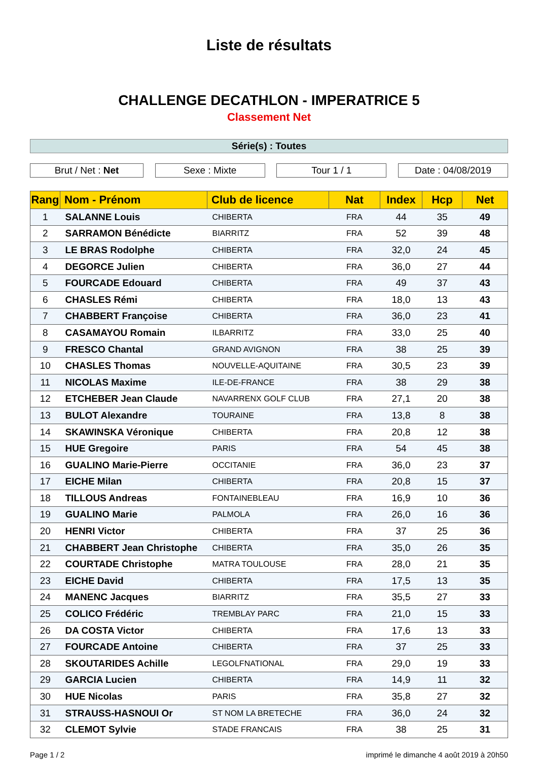Liste de résultats
CHALLENGE DECATHLON - IMPERATRICE 5
Classement Net
Série(s) : Toutes
Brut / Net : Net Sexe : Mixte Tour 1 / 1 Date : 04/08/2019
| Rang | Nom - Prénom | Club de licence | Nat | Index | Hcp | Net |
| --- | --- | --- | --- | --- | --- | --- |
| 1 | SALANNE Louis | CHIBERTA | FRA | 44 | 35 | 49 |
| 2 | SARRAMON Bénédicte | BIARRITZ | FRA | 52 | 39 | 48 |
| 3 | LE BRAS Rodolphe | CHIBERTA | FRA | 32,0 | 24 | 45 |
| 4 | DEGORCE Julien | CHIBERTA | FRA | 36,0 | 27 | 44 |
| 5 | FOURCADE Edouard | CHIBERTA | FRA | 49 | 37 | 43 |
| 6 | CHASLES Rémi | CHIBERTA | FRA | 18,0 | 13 | 43 |
| 7 | CHABBERT Françoise | CHIBERTA | FRA | 36,0 | 23 | 41 |
| 8 | CASAMAYOU Romain | ILBARRITZ | FRA | 33,0 | 25 | 40 |
| 9 | FRESCO Chantal | GRAND AVIGNON | FRA | 38 | 25 | 39 |
| 10 | CHASLES Thomas | NOUVELLE-AQUITAINE | FRA | 30,5 | 23 | 39 |
| 11 | NICOLAS Maxime | ILE-DE-FRANCE | FRA | 38 | 29 | 38 |
| 12 | ETCHEBER Jean Claude | NAVARRENX GOLF CLUB | FRA | 27,1 | 20 | 38 |
| 13 | BULOT Alexandre | TOURAINE | FRA | 13,8 | 8 | 38 |
| 14 | SKAWINSKA Véronique | CHIBERTA | FRA | 20,8 | 12 | 38 |
| 15 | HUE Gregoire | PARIS | FRA | 54 | 45 | 38 |
| 16 | GUALINO Marie-Pierre | OCCITANIE | FRA | 36,0 | 23 | 37 |
| 17 | EICHE Milan | CHIBERTA | FRA | 20,8 | 15 | 37 |
| 18 | TILLOUS Andreas | FONTAINEBLEAU | FRA | 16,9 | 10 | 36 |
| 19 | GUALINO Marie | PALMOLA | FRA | 26,0 | 16 | 36 |
| 20 | HENRI Victor | CHIBERTA | FRA | 37 | 25 | 36 |
| 21 | CHABBERT Jean Christophe | CHIBERTA | FRA | 35,0 | 26 | 35 |
| 22 | COURTADE Christophe | MATRA TOULOUSE | FRA | 28,0 | 21 | 35 |
| 23 | EICHE David | CHIBERTA | FRA | 17,5 | 13 | 35 |
| 24 | MANENC Jacques | BIARRITZ | FRA | 35,5 | 27 | 33 |
| 25 | COLICO Frédéric | TREMBLAY PARC | FRA | 21,0 | 15 | 33 |
| 26 | DA COSTA Victor | CHIBERTA | FRA | 17,6 | 13 | 33 |
| 27 | FOURCADE Antoine | CHIBERTA | FRA | 37 | 25 | 33 |
| 28 | SKOUTARIDES Achille | LEGOLFNATIONAL | FRA | 29,0 | 19 | 33 |
| 29 | GARCIA Lucien | CHIBERTA | FRA | 14,9 | 11 | 32 |
| 30 | HUE Nicolas | PARIS | FRA | 35,8 | 27 | 32 |
| 31 | STRAUSS-HASNOUI Or | ST NOM LA BRETECHE | FRA | 36,0 | 24 | 32 |
| 32 | CLEMOT Sylvie | STADE FRANCAIS | FRA | 38 | 25 | 31 |
Page 1 / 2 imprimé le dimanche 4 août 2019 à 20h50